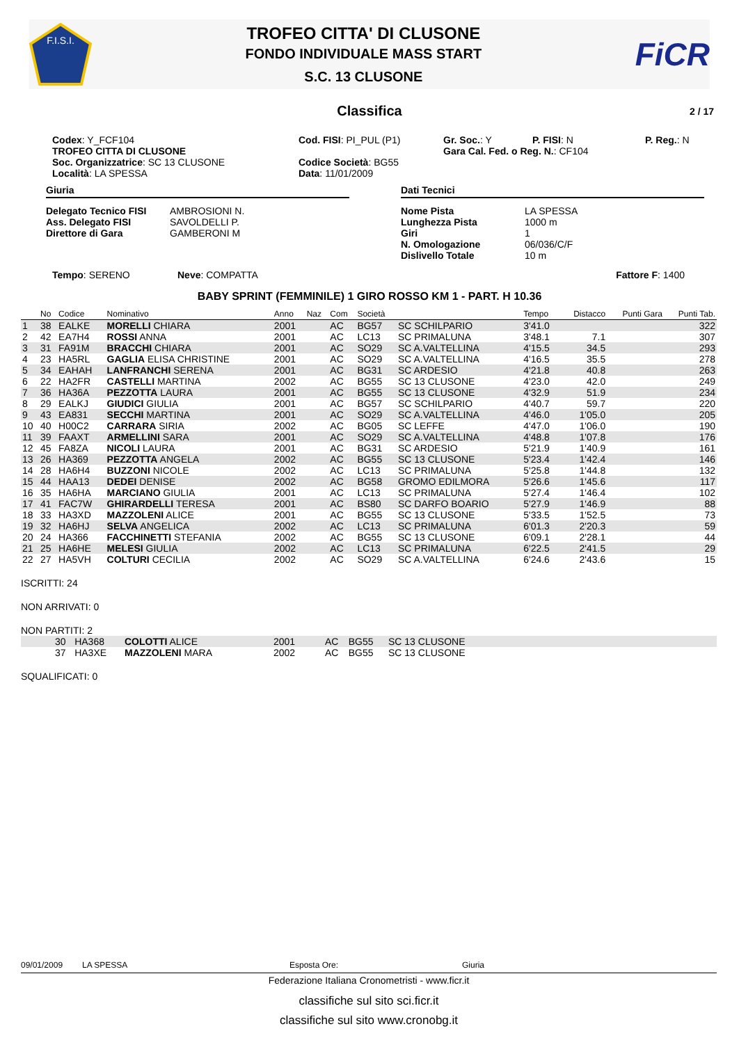F.I.S.I.
TROFEO CITTA' DI CLUSONE
FONDO INDIVIDUALE MASS START
S.C. 13 CLUSONE
FiCR
Classifica 2 / 17
Codex: Y_FCF104
TROFEO CITTA DI CLUSONE
Soc. Organizzatrice: SC 13 CLUSONE
Località: LA SPESSA
Cod. FISI: PI_PUL (P1)
Codice Società: BG55
Data: 11/01/2009
Gr. Soc.: Y P. FISI: N
Gara Cal. Fed. o Reg. N.: CF104
P. Reg.: N
Giuria
Delegato Tecnico FISI AMBROSIONI N. Ass. Delegato FISI SAVOLDELLI P. Direttore di Gara GAMBERONI M
Dati Tecnici
Nome Pista LA SPESSA Lunghezza Pista 1000 m Giri 1 N. Omologazione 06/036/C/F Dislivello Totale 10 m
Tempo: SERENO Neve: COMPATTA Fattore F: 1400
BABY SPRINT (FEMMINILE) 1 GIRO ROSSO KM 1 - PART. H 10.36
| | No | Codice | Nominativo | Anno | Naz | Com | Società | | Tempo | Distacco | Punti Gara | Punti Tab. |
| --- | --- | --- | --- | --- | --- | --- | --- | --- | --- | --- | --- | --- |
| 1 | 38 | EALKE | MORELLI CHIARA | 2001 | | AC | BG57 | SC SCHILPARIO | 3'41.0 | | | 322 |
| 2 | 42 | EA7H4 | ROSSI ANNA | 2001 | | AC | LC13 | SC PRIMALUNA | 3'48.1 | 7.1 | | 307 |
| 3 | 31 | FA91M | BRACCHI CHIARA | 2001 | | AC | SO29 | SC A.VALTELLINA | 4'15.5 | 34.5 | | 293 |
| 4 | 23 | HA5RL | GAGLIA ELISA CHRISTINE | 2001 | | AC | SO29 | SC A.VALTELLINA | 4'16.5 | 35.5 | | 278 |
| 5 | 34 | EAHAH | LANFRANCHI SERENA | 2001 | | AC | BG31 | SC ARDESIO | 4'21.8 | 40.8 | | 263 |
| 6 | 22 | HA2FR | CASTELLI MARTINA | 2002 | | AC | BG55 | SC 13 CLUSONE | 4'23.0 | 42.0 | | 249 |
| 7 | 36 | HA36A | PEZZOTTA LAURA | 2001 | | AC | BG55 | SC 13 CLUSONE | 4'32.9 | 51.9 | | 234 |
| 8 | 29 | EALKJ | GIUDICI GIULIA | 2001 | | AC | BG57 | SC SCHILPARIO | 4'40.7 | 59.7 | | 220 |
| 9 | 43 | EA831 | SECCHI MARTINA | 2001 | | AC | SO29 | SC A.VALTELLINA | 4'46.0 | 1'05.0 | | 205 |
| 10 | 40 | H00C2 | CARRARA SIRIA | 2002 | | AC | BG05 | SC LEFFE | 4'47.0 | 1'06.0 | | 190 |
| 11 | 39 | FAAXT | ARMELLINI SARA | 2001 | | AC | SO29 | SC A.VALTELLINA | 4'48.8 | 1'07.8 | | 176 |
| 12 | 45 | FA8ZA | NICOLI LAURA | 2001 | | AC | BG31 | SC ARDESIO | 5'21.9 | 1'40.9 | | 161 |
| 13 | 26 | HA369 | PEZZOTTA ANGELA | 2002 | | AC | BG55 | SC 13 CLUSONE | 5'23.4 | 1'42.4 | | 146 |
| 14 | 28 | HA6H4 | BUZZONI NICOLE | 2002 | | AC | LC13 | SC PRIMALUNA | 5'25.8 | 1'44.8 | | 132 |
| 15 | 44 | HAA13 | DEDEI DENISE | 2002 | | AC | BG58 | GROMO EDILMORA | 5'26.6 | 1'45.6 | | 117 |
| 16 | 35 | HA6HA | MARCIANO GIULIA | 2001 | | AC | LC13 | SC PRIMALUNA | 5'27.4 | 1'46.4 | | 102 |
| 17 | 41 | FAC7W | GHIRARDELLI TERESA | 2001 | | AC | BS80 | SC DARFO BOARIO | 5'27.9 | 1'46.9 | | 88 |
| 18 | 33 | HA3XD | MAZZOLENI ALICE | 2001 | | AC | BG55 | SC 13 CLUSONE | 5'33.5 | 1'52.5 | | 73 |
| 19 | 32 | HA6HJ | SELVA ANGELICA | 2002 | | AC | LC13 | SC PRIMALUNA | 6'01.3 | 2'20.3 | | 59 |
| 20 | 24 | HA366 | FACCHINETTI STEFANIA | 2002 | | AC | BG55 | SC 13 CLUSONE | 6'09.1 | 2'28.1 | | 44 |
| 21 | 25 | HA6HE | MELESI GIULIA | 2002 | | AC | LC13 | SC PRIMALUNA | 6'22.5 | 2'41.5 | | 29 |
| 22 | 27 | HA5VH | COLTURI CECILIA | 2002 | | AC | SO29 | SC A.VALTELLINA | 6'24.6 | 2'43.6 | | 15 |
ISCRITTI: 24
NON ARRIVATI: 0
NON PARTITI: 2
| | 30 | HA368 | COLOTTI ALICE | 2001 | AC | BG55 | SC 13 CLUSONE |
| | 37 | HA3XE | MAZZOLENI MARA | 2002 | AC | BG55 | SC 13 CLUSONE |
SQUALIFICATI: 0
09/01/2009 LA SPESSA Esposta Ore: Giuria
Federazione Italiana Cronometristi - www.ficr.it
classifiche sul sito sci.ficr.it
classifiche sul sito www.cronobg.it